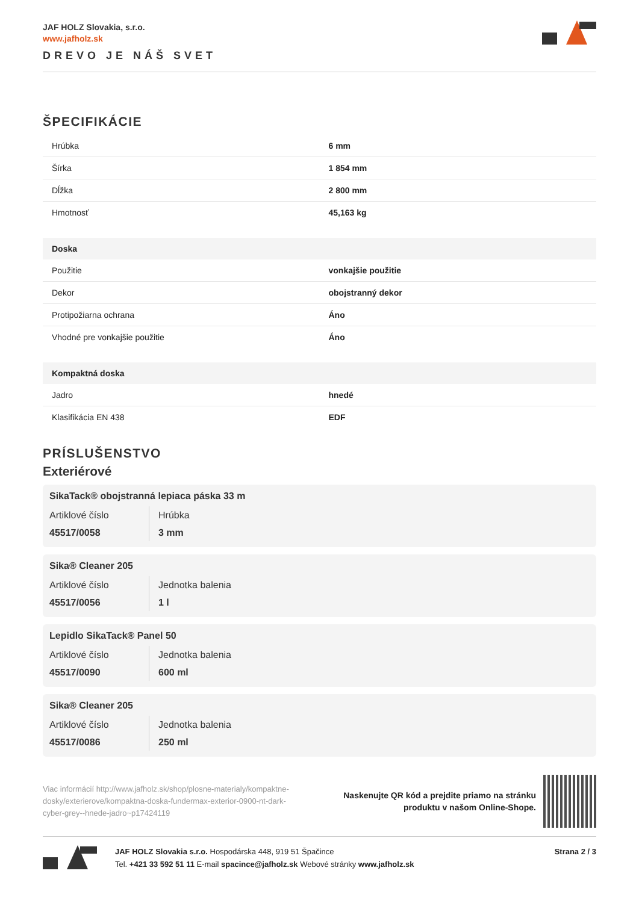JAF HOLZ Slovakia, s.r.o.
www.jafholz.sk
DREVO JE NÁŠ SVET
ŠPECIFIKÁCIE
| Hrúbka | 6 mm |
| Šírka | 1 854 mm |
| Dĺžka | 2 800 mm |
| Hmotnosť | 45,163 kg |
| Doska | |
| --- | --- |
| Použitie | vonkajšie použitie |
| Dekor | obojstranný dekor |
| Protipožiarna ochrana | Áno |
| Vhodné pre vonkajšie použitie | Áno |
| Kompaktná doska | |
| --- | --- |
| Jadro | hnedé |
| Klasifikácia EN 438 | EDF |
PRÍSLUŠENSTVO
Exteriérové
SikaTack® obojstranná lepiaca páska 33 m
Artiklové číslo
45517/0058
Hrúbka
3 mm
Sika® Cleaner 205
Artiklové číslo
45517/0056
Jednotka balenia
1 l
Lepidlo SikaTack® Panel 50
Artiklové číslo
45517/0090
Jednotka balenia
600 ml
Sika® Cleaner 205
Artiklové číslo
45517/0086
Jednotka balenia
250 ml
Viac informácií http://www.jafholz.sk/shop/plosne-materialy/kompaktne-dosky/exterierove/kompaktna-doska-fundermax-exterior-0900-nt-dark-cyber-grey--hnede-jadro~p17424119
Naskenujte QR kód a prejdite priamo na stránku
produktu v našom Online-Shope.
JAF HOLZ Slovakia s.r.o. Hospodárska 448, 919 51 Špačince
Tel. +421 33 592 51 11 E-mail spacince@jafholz.sk Webové stránky www.jafholz.sk
Strana 2 / 3